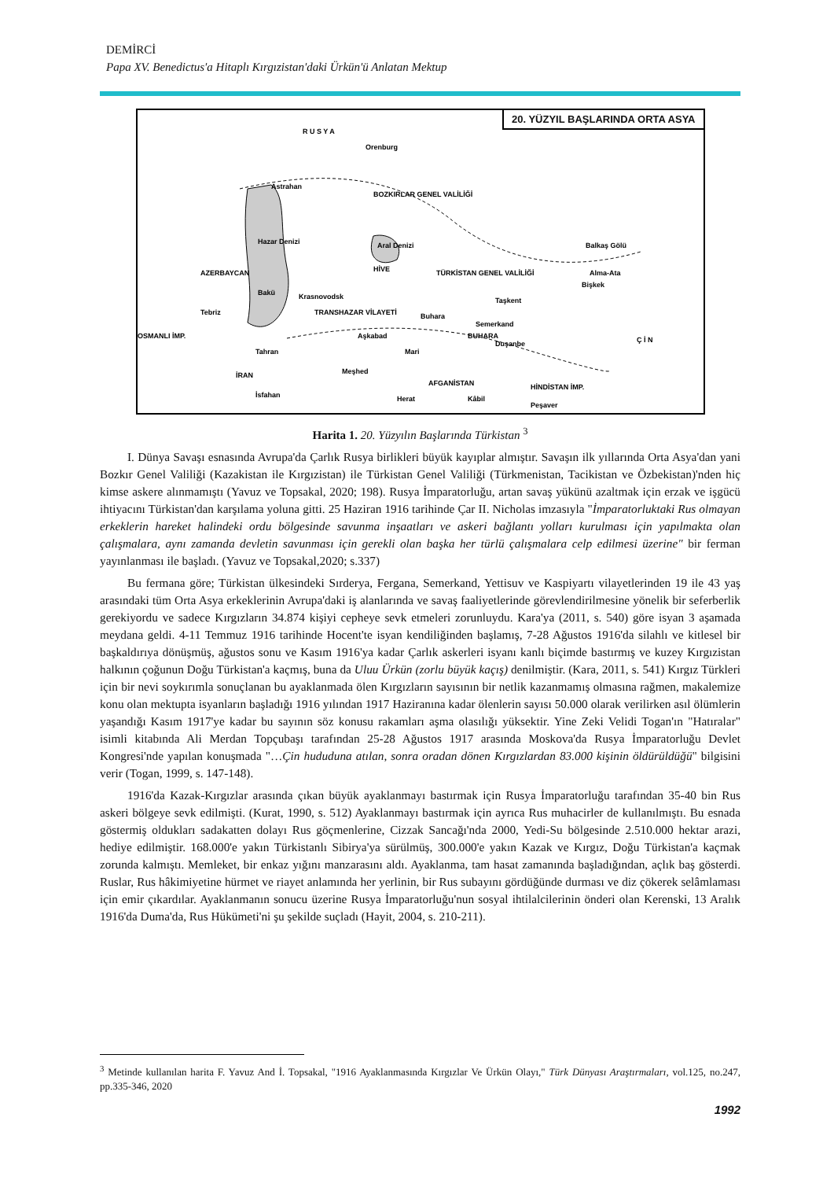DEMİRCİ
Papa XV. Benedictus'a Hitaplı Kırgızistan'daki Ürkün'ü Anlatan Mektup
20. YÜZYIL BAŞLARINDA ORTA ASYA
R U S Y A
Orenburg
Astrahan
BOZKIRLAR GENEL VALİLİĞİ
Hazar Denizi
Aral Denizi
AZERBAYCAN
HİVE
TÜRKİSTAN GENEL VALİLİĞİ
Bişkek
Alma-Ata
Balkaş Gölü
Bakü
Krasnovodsk
Tebriz
TRANSHAZAR VİLAYETİ
Taşkent
Buhara
Semerkand
OSMANLI İMP.
Aşkabad
BUHARA
Duşanbe
Ç İ N
Tahran
Mari
İRAN
Meşhed
AFGANİSTAN
HİNDİSTAN İMP.
İsfahan
Herat
Kâbil
Peşaver
Harita 1. 20. Yüzyılın Başlarında Türkistan <sup>3</sup>
I. Dünya Savaşı esnasında Avrupa'da Çarlık Rusya birlikleri büyük kayıplar almıştır. Savaşın ilk yıllarında Orta Asya'dan yani Bozkır Genel Valiliği (Kazakistan ile Kırgızistan) ile Türkistan Genel Valiliği (Türkmenistan, Tacikistan ve Özbekistan)'nden hiç kimse askere alınmamıştı (Yavuz ve Topsakal, 2020; 198). Rusya İmparatorluğu, artan savaş yükünü azaltmak için erzak ve işgücü ihtiyacını Türkistan'dan karşılama yoluna gitti. 25 Haziran 1916 tarihinde Çar II. Nicholas imzasıyla "İmparatorluktaki Rus olmayan erkeklerin hareket halindeki ordu bölgesinde savunma inşaatları ve askeri bağlantı yolları kurulması için yapılmakta olan çalışmalara, aynı zamanda devletin savunması için gerekli olan başka her türlü çalışmalara celp edilmesi üzerine" bir ferman yayınlanması ile başladı. (Yavuz ve Topsakal,2020; s.337)
Bu fermana göre; Türkistan ülkesindeki Sırderya, Fergana, Semerkand, Yettisuv ve Kaspiyartı vilayetlerinden 19 ile 43 yaş arasındaki tüm Orta Asya erkeklerinin Avrupa'daki iş alanlarında ve savaş faaliyetlerinde görevlendirilmesine yönelik bir seferberlik gerekiyordu ve sadece Kırgızların 34.874 kişiyi cepheye sevk etmeleri zorunluydu. Kara'ya (2011, s. 540) göre isyan 3 aşamada meydana geldi. 4-11 Temmuz 1916 tarihinde Hocent'te isyan kendiliğinden başlamış, 7-28 Ağustos 1916'da silahlı ve kitlesel bir başkaldırıya dönüşmüş, ağustos sonu ve Kasım 1916'ya kadar Çarlık askerleri isyanı kanlı biçimde bastırmış ve kuzey Kırgızistan halkının çoğunun Doğu Türkistan'a kaçmış, buna da Uluu Ürkün (zorlu büyük kaçış) denilmiştir. (Kara, 2011, s. 541) Kırgız Türkleri için bir nevi soykırımla sonuçlanan bu ayaklanmada ölen Kırgızların sayısının bir netlik kazanmamış olmasına rağmen, makalemize konu olan mektupta isyanların başladığı 1916 yılından 1917 Haziranına kadar ölenlerin sayısı 50.000 olarak verilirken asıl ölümlerin yaşandığı Kasım 1917'ye kadar bu sayının söz konusu rakamları aşma olasılığı yüksektir. Yine Zeki Velidi Togan'ın "Hatıralar" isimli kitabında Ali Merdan Topçubaşı tarafından 25-28 Ağustos 1917 arasında Moskova'da Rusya İmparatorluğu Devlet Kongresi'nde yapılan konuşmada "…Çin hududuna atılan, sonra oradan dönen Kırgızlardan 83.000 kişinin öldürüldüğü" bilgisini verir (Togan, 1999, s. 147-148).
1916'da Kazak-Kırgızlar arasında çıkan büyük ayaklanmayı bastırmak için Rusya İmparatorluğu tarafından 35-40 bin Rus askeri bölgeye sevk edilmişti. (Kurat, 1990, s. 512) Ayaklanmayı bastırmak için ayrıca Rus muhacirler de kullanılmıştı. Bu esnada göstermiş oldukları sadakatten dolayı Rus göçmenlerine, Cizzak Sancağı'nda 2000, Yedi-Su bölgesinde 2.510.000 hektar arazi, hediye edilmiştir. 168.000'e yakın Türkistanlı Sibirya'ya sürülmüş, 300.000'e yakın Kazak ve Kırgız, Doğu Türkistan'a kaçmak zorunda kalmıştı. Memleket, bir enkaz yığını manzarasını aldı. Ayaklanma, tam hasat zamanında başladığından, açlık baş gösterdi. Ruslar, Rus hâkimiyetine hürmet ve riayet anlamında her yerlinin, bir Rus subayını gördüğünde durması ve diz çökerek selâmlaması için emir çıkardılar. Ayaklanmanın sonucu üzerine Rusya İmparatorluğu'nun sosyal ihtilalcilerinin önderi olan Kerenski, 13 Aralık 1916'da Duma'da, Rus Hükümeti'ni şu şekilde suçladı (Hayit, 2004, s. 210-211).
<sup>3</sup> Metinde kullanılan harita F. Yavuz And İ. Topsakal, "1916 Ayaklanmasında Kırgızlar Ve Ürkün Olayı," Türk Dünyası Araştırmaları, vol.125, no.247, pp.335-346, 2020
1992